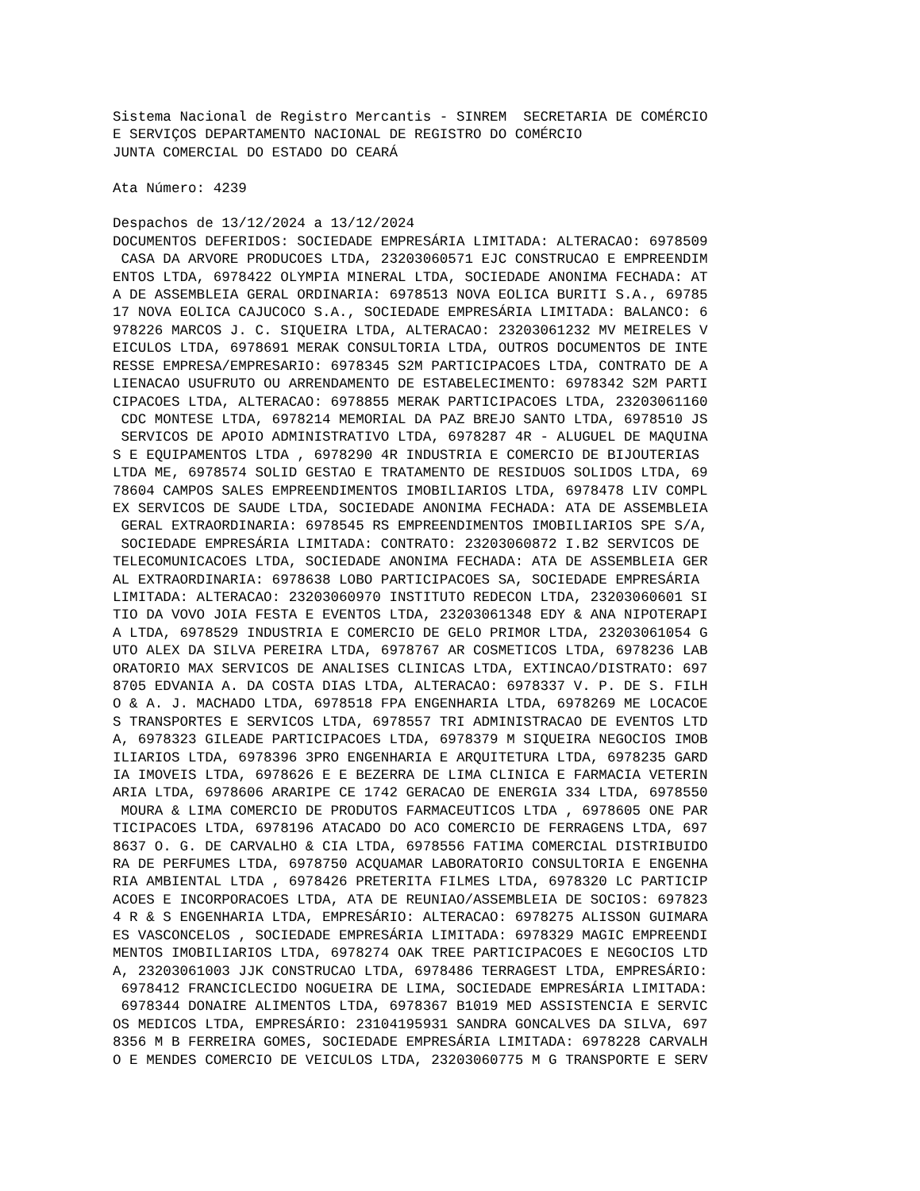Sistema Nacional de Registro Mercantis - SINREM  SECRETARIA DE COMÉRCIO
E SERVIÇOS DEPARTAMENTO NACIONAL DE REGISTRO DO COMÉRCIO
JUNTA COMERCIAL DO ESTADO DO CEARÁ

Ata Número: 4239

Despachos de 13/12/2024 a 13/12/2024
DOCUMENTOS DEFERIDOS: SOCIEDADE EMPRESÁRIA LIMITADA: ALTERACAO: 6978509
 CASA DA ARVORE PRODUCOES LTDA, 23203060571 EJC CONSTRUCAO E EMPREENDIM
ENTOS LTDA, 6978422 OLYMPIA MINERAL LTDA, SOCIEDADE ANONIMA FECHADA: AT
A DE ASSEMBLEIA GERAL ORDINARIA: 6978513 NOVA EOLICA BURITI S.A., 69785
17 NOVA EOLICA CAJUCOCO S.A., SOCIEDADE EMPRESÁRIA LIMITADA: BALANCO: 6
978226 MARCOS J. C. SIQUEIRA LTDA, ALTERACAO: 23203061232 MV MEIRELES V
EICULOS LTDA, 6978691 MERAK CONSULTORIA LTDA, OUTROS DOCUMENTOS DE INTE
RESSE EMPRESA/EMPRESARIO: 6978345 S2M PARTICIPACOES LTDA, CONTRATO DE A
LIENACAO USUFRUTO OU ARRENDAMENTO DE ESTABELECIMENTO: 6978342 S2M PARTI
CIPACOES LTDA, ALTERACAO: 6978855 MERAK PARTICIPACOES LTDA, 23203061160
 CDC MONTESE LTDA, 6978214 MEMORIAL DA PAZ BREJO SANTO LTDA, 6978510 JS
 SERVICOS DE APOIO ADMINISTRATIVO LTDA, 6978287 4R - ALUGUEL DE MAQUINA
S E EQUIPAMENTOS LTDA , 6978290 4R INDUSTRIA E COMERCIO DE BIJOUTERIAS
LTDA ME, 6978574 SOLID GESTAO E TRATAMENTO DE RESIDUOS SOLIDOS LTDA, 69
78604 CAMPOS SALES EMPREENDIMENTOS IMOBILIARIOS LTDA, 6978478 LIV COMPL
EX SERVICOS DE SAUDE LTDA, SOCIEDADE ANONIMA FECHADA: ATA DE ASSEMBLEIA
 GERAL EXTRAORDINARIA: 6978545 RS EMPREENDIMENTOS IMOBILIARIOS SPE S/A,
 SOCIEDADE EMPRESÁRIA LIMITADA: CONTRATO: 23203060872 I.B2 SERVICOS DE
TELECOMUNICACOES LTDA, SOCIEDADE ANONIMA FECHADA: ATA DE ASSEMBLEIA GER
AL EXTRAORDINARIA: 6978638 LOBO PARTICIPACOES SA, SOCIEDADE EMPRESÁRIA
LIMITADA: ALTERACAO: 23203060970 INSTITUTO REDECON LTDA, 23203060601 SI
TIO DA VOVO JOIA FESTA E EVENTOS LTDA, 23203061348 EDY & ANA NIPOTERAPI
A LTDA, 6978529 INDUSTRIA E COMERCIO DE GELO PRIMOR LTDA, 23203061054 G
UTO ALEX DA SILVA PEREIRA LTDA, 6978767 AR COSMETICOS LTDA, 6978236 LAB
ORATORIO MAX SERVICOS DE ANALISES CLINICAS LTDA, EXTINCAO/DISTRATO: 697
8705 EDVANIA A. DA COSTA DIAS LTDA, ALTERACAO: 6978337 V. P. DE S. FILH
O & A. J. MACHADO LTDA, 6978518 FPA ENGENHARIA LTDA, 6978269 ME LOCACOE
S TRANSPORTES E SERVICOS LTDA, 6978557 TRI ADMINISTRACAO DE EVENTOS LTD
A, 6978323 GILEADE PARTICIPACOES LTDA, 6978379 M SIQUEIRA NEGOCIOS IMOB
ILIARIOS LTDA, 6978396 3PRO ENGENHARIA E ARQUITETURA LTDA, 6978235 GARD
IA IMOVEIS LTDA, 6978626 E E BEZERRA DE LIMA CLINICA E FARMACIA VETERIN
ARIA LTDA, 6978606 ARARIPE CE 1742 GERACAO DE ENERGIA 334 LTDA, 6978550
 MOURA & LIMA COMERCIO DE PRODUTOS FARMACEUTICOS LTDA , 6978605 ONE PAR
TICIPACOES LTDA, 6978196 ATACADO DO ACO COMERCIO DE FERRAGENS LTDA, 697
8637 O. G. DE CARVALHO & CIA LTDA, 6978556 FATIMA COMERCIAL DISTRIBUIDO
RA DE PERFUMES LTDA, 6978750 ACQUAMAR LABORATORIO CONSULTORIA E ENGENHA
RIA AMBIENTAL LTDA , 6978426 PRETERITA FILMES LTDA, 6978320 LC PARTICIP
ACOES E INCORPORACOES LTDA, ATA DE REUNIAO/ASSEMBLEIA DE SOCIOS: 697823
4 R & S ENGENHARIA LTDA, EMPRESÁRIO: ALTERACAO: 6978275 ALISSON GUIMARA
ES VASCONCELOS , SOCIEDADE EMPRESÁRIA LIMITADA: 6978329 MAGIC EMPREENDI
MENTOS IMOBILIARIOS LTDA, 6978274 OAK TREE PARTICIPACOES E NEGOCIOS LTD
A, 23203061003 JJK CONSTRUCAO LTDA, 6978486 TERRAGEST LTDA, EMPRESÁRIO:
 6978412 FRANCICLECIDO NOGUEIRA DE LIMA, SOCIEDADE EMPRESÁRIA LIMITADA:
 6978344 DONAIRE ALIMENTOS LTDA, 6978367 B1019 MED ASSISTENCIA E SERVIC
OS MEDICOS LTDA, EMPRESÁRIO: 23104195931 SANDRA GONCALVES DA SILVA, 697
8356 M B FERREIRA GOMES, SOCIEDADE EMPRESÁRIA LIMITADA: 6978228 CARVALH
O E MENDES COMERCIO DE VEICULOS LTDA, 23203060775 M G TRANSPORTE E SERV